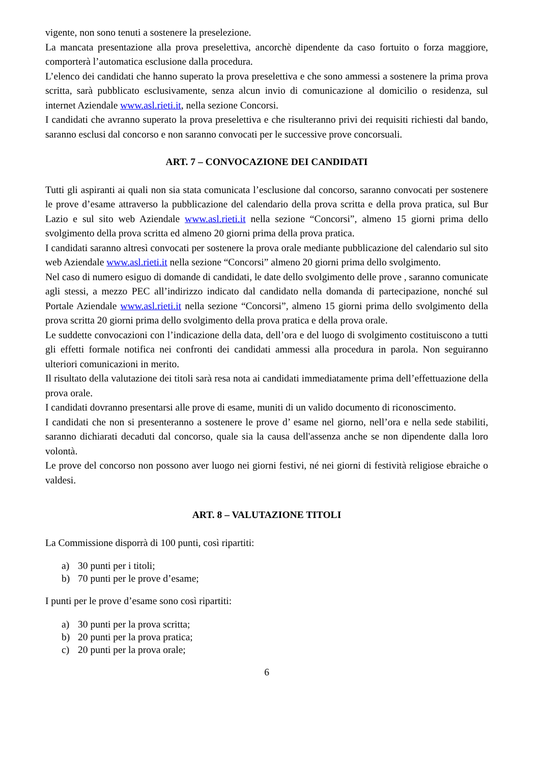vigente, non sono tenuti a sostenere la preselezione.
La mancata presentazione alla prova preselettiva, ancorchè dipendente da caso fortuito o forza maggiore, comporterà l’automatica esclusione dalla procedura.
L’elenco dei candidati che hanno superato la prova preselettiva e che sono ammessi a sostenere la prima prova scritta, sarà pubblicato esclusivamente, senza alcun invio di comunicazione al domicilio o residenza, sul internet Aziendale www.asl.rieti.it, nella sezione Concorsi.
I candidati che avranno superato la prova preselettiva e che risulteranno privi dei requisiti richiesti dal bando, saranno esclusi dal concorso e non saranno convocati per le successive prove concorsuali.
ART. 7 – CONVOCAZIONE DEI CANDIDATI
Tutti gli aspiranti ai quali non sia stata comunicata l’esclusione dal concorso, saranno convocati per sostenere le prove d’esame attraverso la pubblicazione del calendario della prova scritta e della prova pratica, sul Bur Lazio e sul sito web Aziendale www.asl.rieti.it nella sezione “Concorsi”, almeno 15 giorni prima dello svolgimento della prova scritta ed almeno 20 giorni prima della prova pratica.
I candidati saranno altresì convocati per sostenere la prova orale mediante pubblicazione del calendario sul sito web Aziendale www.asl.rieti.it nella sezione “Concorsi” almeno 20 giorni prima dello svolgimento.
Nel caso di numero esiguo di domande di candidati, le date dello svolgimento delle prove , saranno comunicate agli stessi, a mezzo PEC all’indirizzo indicato dal candidato nella domanda di partecipazione, nonché sul Portale Aziendale www.asl.rieti.it nella sezione “Concorsi”, almeno 15 giorni prima dello svolgimento della prova scritta 20 giorni prima dello svolgimento della prova pratica e della prova orale.
Le suddette convocazioni con l’indicazione della data, dell’ora e del luogo di svolgimento costituiscono a tutti gli effetti formale notifica nei confronti dei candidati ammessi alla procedura in parola. Non seguiranno ulteriori comunicazioni in merito.
Il risultato della valutazione dei titoli sarà resa nota ai candidati immediatamente prima dell’effettuazione della prova orale.
I candidati dovranno presentarsi alle prove di esame, muniti di un valido documento di riconoscimento.
I candidati che non si presenteranno a sostenere le prove d’ esame nel giorno, nell’ora e nella sede stabiliti, saranno dichiarati decaduti dal concorso, quale sia la causa dell'assenza anche se non dipendente dalla loro volontà.
Le prove del concorso non possono aver luogo nei giorni festivi, né nei giorni di festività religiose ebraiche o valdesi.
ART. 8 – VALUTAZIONE TITOLI
La Commissione disporrà di 100 punti, così ripartiti:
a) 30 punti per i titoli;
b) 70 punti per le prove d’esame;
I punti per le prove d’esame sono così ripartiti:
a) 30 punti per la prova scritta;
b) 20 punti per la prova pratica;
c) 20 punti per la prova orale;
6